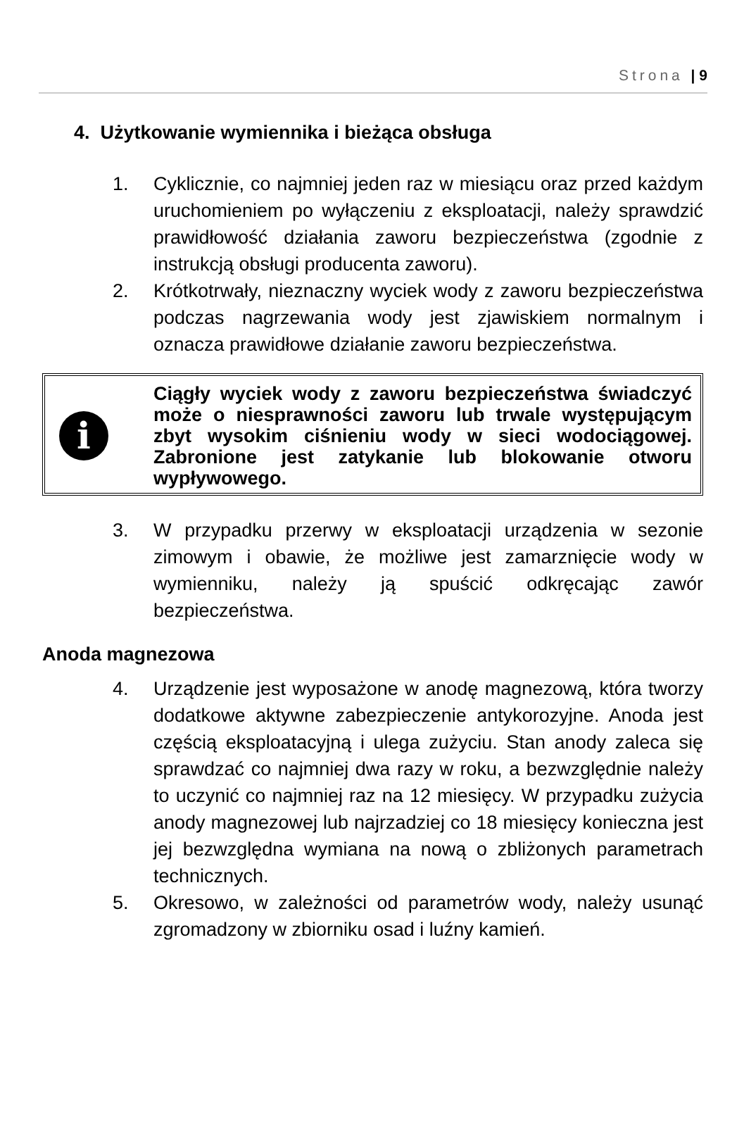Strona | 9
4. Użytkowanie wymiennika i bieżąca obsługa
1. Cyklicznie, co najmniej jeden raz w miesiącu oraz przed każdym uruchomieniem po wyłączeniu z eksploatacji, należy sprawdzić prawidłowość działania zaworu bezpieczeństwa (zgodnie z instrukcją obsługi producenta zaworu).
2. Krótkotrwały, nieznaczny wyciek wody z zaworu bezpieczeństwa podczas nagrzewania wody jest zjawiskiem normalnym i oznacza prawidłowe działanie zaworu bezpieczeństwa.
i
Ciągły wyciek wody z zaworu bezpieczeństwa świadczyć może o niesprawności zaworu lub trwale występującym zbyt wysokim ciśnieniu wody w sieci wodociągowej. Zabronione jest zatykanie lub blokowanie otworu wypływowego.
3. W przypadku przerwy w eksploatacji urządzenia w sezonie zimowym i obawie, że możliwe jest zamarznięcie wody w wymienniku, należy ją spuścić odkręcając zawór bezpieczeństwa.
Anoda magnezowa
4. Urządzenie jest wyposażone w anodę magnezową, która tworzy dodatkowe aktywne zabezpieczenie antykorozyjne. Anoda jest częścią eksploatacyjną i ulega zużyciu. Stan anody zaleca się sprawdzać co najmniej dwa razy w roku, a bezwzględnie należy to uczynić co najmniej raz na 12 miesięcy. W przypadku zużycia anody magnezowej lub najrzadziej co 18 miesięcy konieczna jest jej bezwzględna wymiana na nową o zbliżonych parametrach technicznych.
5. Okresowo, w zależności od parametrów wody, należy usunąć zgromadzony w zbiorniku osad i luźny kamień.